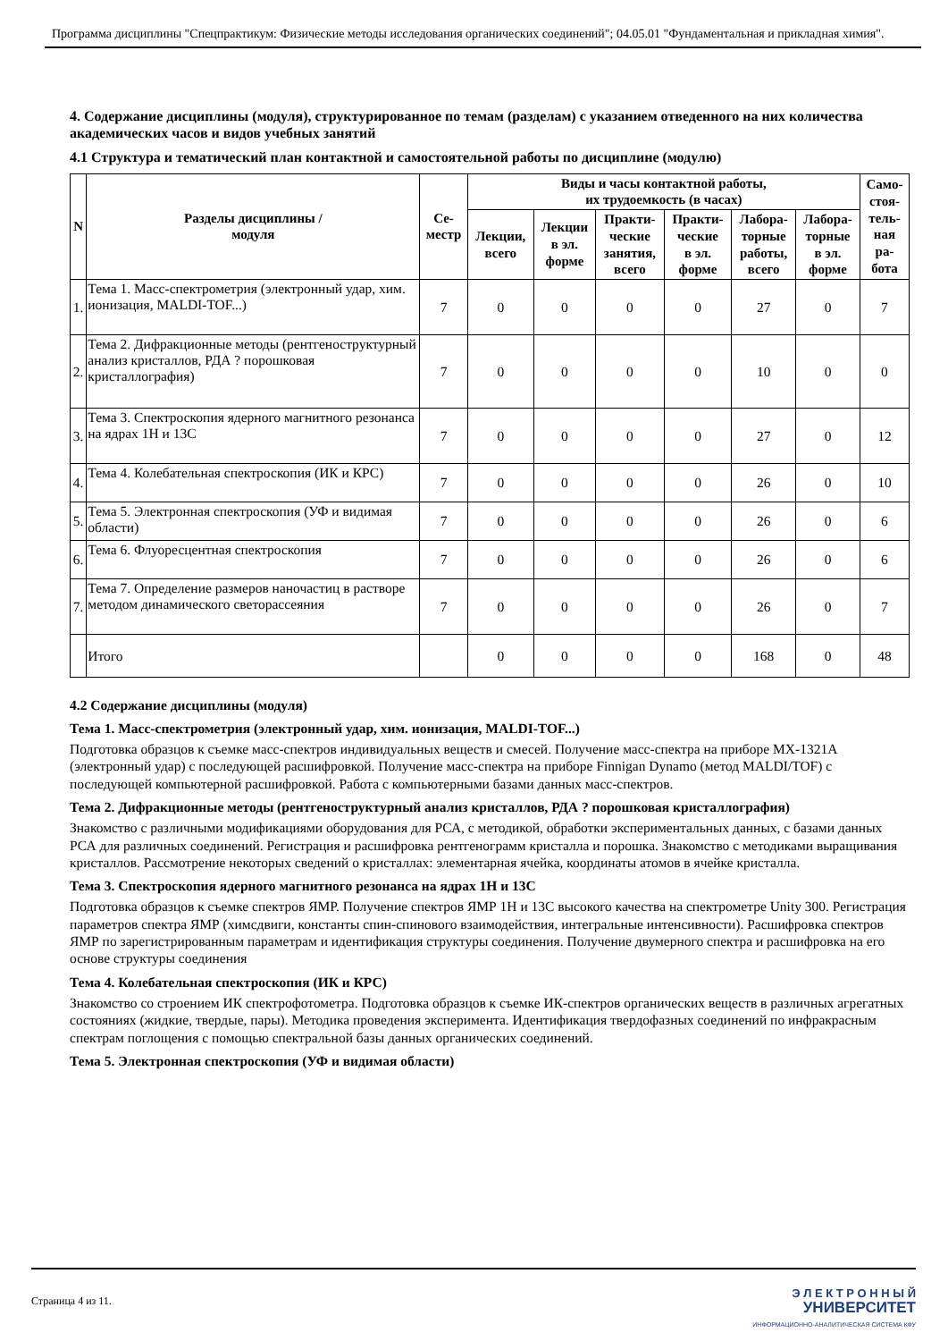Программа дисциплины "Спецпрактикум: Физические методы исследования органических соединений"; 04.05.01 "Фундаментальная и прикладная химия".
4. Содержание дисциплины (модуля), структурированное по темам (разделам) с указанием отведенного на них количества академических часов и видов учебных занятий
4.1 Структура и тематический план контактной и самостоятельной работы по дисциплине (модулю)
| N | Разделы дисциплины / модуля | Се- местр | Виды и часы контактной работы, их трудоемкость (в часах) | | | | | | Само- стоя- тель- ная ра- бота |
| --- | --- | --- | --- | --- | --- | --- | --- | --- | --- |
| | | | Лекции, всего | Лекции в эл. форме | Практи- ческие занятия, всего | Практи- ческие в эл. форме | Лабора- торные работы, всего | Лабора- торные в эл. форме | |
| 1. | Тема 1. Масс-спектрометрия (электронный удар, хим. ионизация, MALDI-TOF...) | 7 | 0 | 0 | 0 | 0 | 27 | 0 | 7 |
| 2. | Тема 2. Дифракционные методы (рентгеноструктурный анализ кристаллов, РДА ? порошковая кристаллография) | 7 | 0 | 0 | 0 | 0 | 10 | 0 | 0 |
| 3. | Тема 3. Спектроскопия ядерного магнитного резонанса на ядрах 1H и 13C | 7 | 0 | 0 | 0 | 0 | 27 | 0 | 12 |
| 4. | Тема 4. Колебательная спектроскопия (ИК и КРС) | 7 | 0 | 0 | 0 | 0 | 26 | 0 | 10 |
| 5. | Тема 5. Электронная спектроскопия (УФ и видимая области) | 7 | 0 | 0 | 0 | 0 | 26 | 0 | 6 |
| 6. | Тема 6. Флуоресцентная спектроскопия | 7 | 0 | 0 | 0 | 0 | 26 | 0 | 6 |
| 7. | Тема 7. Определение размеров наночастиц в растворе методом динамического светорассеяния | 7 | 0 | 0 | 0 | 0 | 26 | 0 | 7 |
| | Итого | | 0 | 0 | 0 | 0 | 168 | 0 | 48 |
4.2 Содержание дисциплины (модуля)
Тема 1. Масс-спектрометрия (электронный удар, хим. ионизация, MALDI-TOF...)
Подготовка образцов к съемке масс-спектров индивидуальных веществ и смесей. Получение масс-спектра на приборе MX-1321A (электронный удар) с последующей расшифровкой. Получение масс-спектра на приборе Finnigan Dynamo (метод MALDI/TOF) с последующей компьютерной расшифровкой. Работа с компьютерными базами данных масс-спектров.
Тема 2. Дифракционные методы (рентгеноструктурный анализ кристаллов, РДА ? порошковая кристаллография)
Знакомство с различными модификациями оборудования для РСА, с методикой, обработки экспериментальных данных, с базами данных РСА для различных соединений. Регистрация и расшифровка рентгенограмм кристалла и порошка. Знакомство с методиками выращивания кристаллов. Рассмотрение некоторых сведений о кристаллах: элементарная ячейка, координаты атомов в ячейке кристалла.
Тема 3. Спектроскопия ядерного магнитного резонанса на ядрах 1H и 13C
Подготовка образцов к съемке спектров ЯМР. Получение спектров ЯМР 1Н и 13С высокого качества на спектрометре Unity 300. Регистрация параметров спектра ЯМР (химсдвиги, константы спин-спинового взаимодействия, интегральные интенсивности). Расшифровка спектров ЯМР по зарегистрированным параметрам и идентификация структуры соединения. Получение двумерного спектра и расшифровка на его основе структуры соединения
Тема 4. Колебательная спектроскопия (ИК и КРС)
Знакомство со строением ИК спектрофотометра. Подготовка образцов к съемке ИК-спектров органических веществ в различных агрегатных состояниях (жидкие, твердые, пары). Методика проведения эксперимента. Идентификация твердофазных соединений по инфракрасным спектрам поглощения с помощью спектральной базы данных органических соединений.
Тема 5. Электронная спектроскопия (УФ и видимая области)
Страница 4 из 11.
Э Л Е К Т Р О Н Н Ы Й
УНИВЕРСИТЕТ
ИНФОРМАЦИОННО-АНАЛИТИЧЕСКАЯ СИСТЕМА КФУ